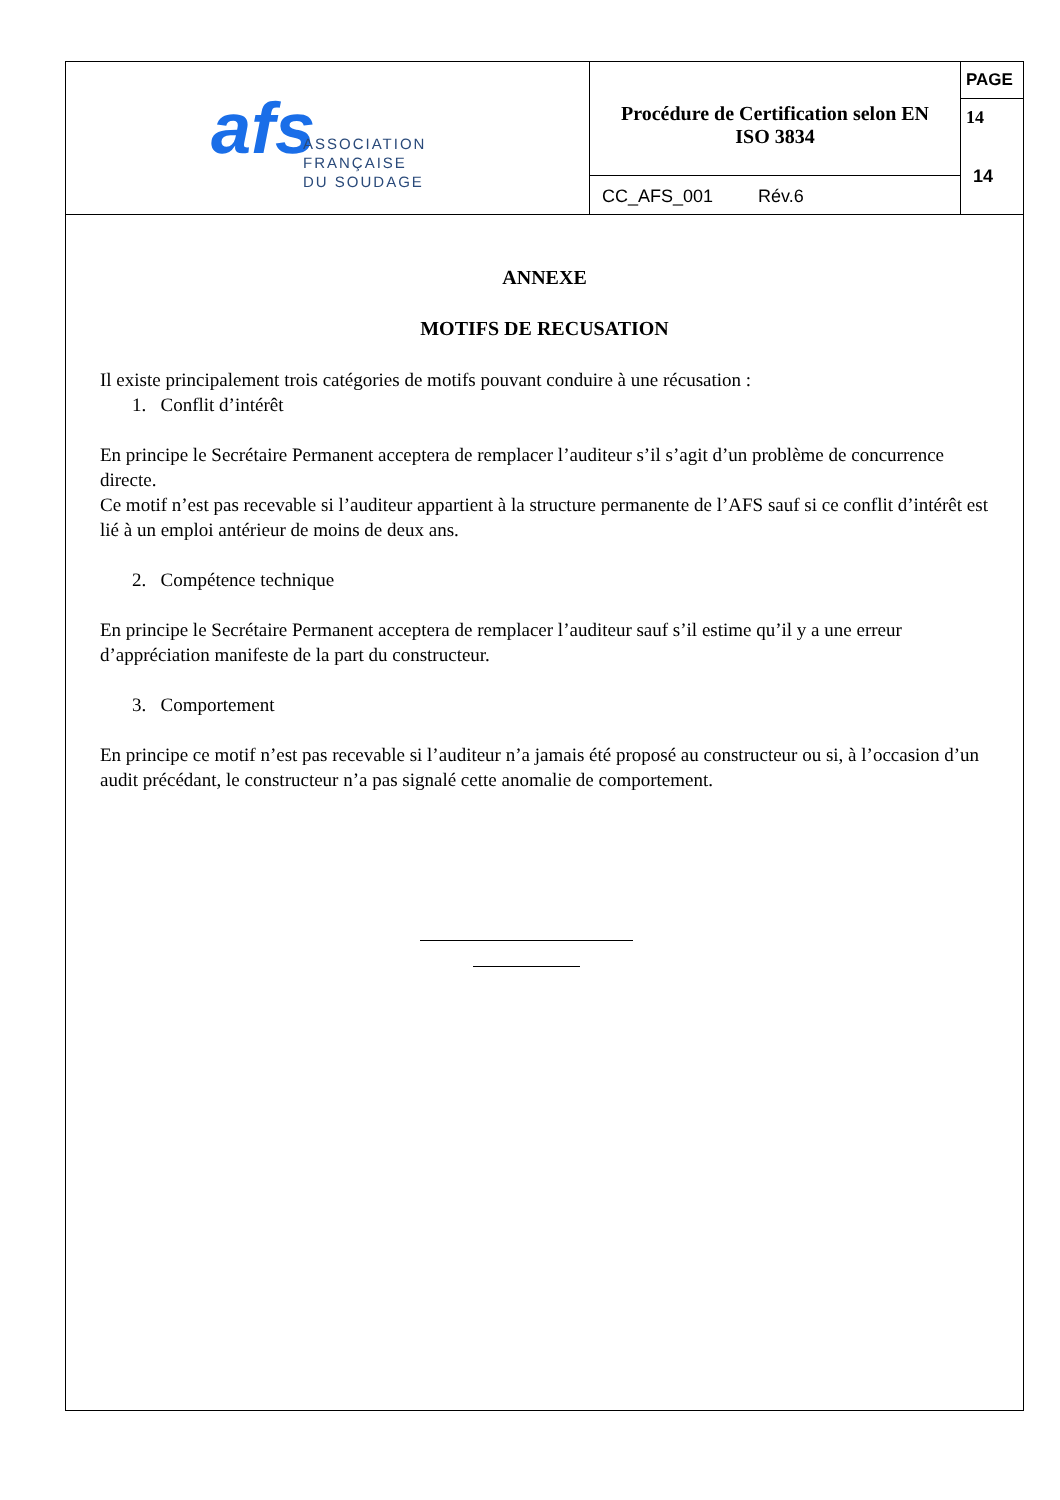| afs ASSOCIATION FRANÇAISE DU SOUDAGE | Procédure de Certification selon EN ISO 3834 | PAGE 14 14 |
| | CC_AFS_001 Rév.6 | |
ANNEXE
MOTIFS DE RECUSATION
Il existe principalement trois catégories de motifs pouvant conduire à une récusation :
1. Conflit d’intérêt
En principe le Secrétaire Permanent acceptera de remplacer l’auditeur s’il s’agit d’un problème de concurrence directe.
Ce motif n’est pas recevable si l’auditeur appartient à la structure permanente de l’AFS sauf si ce conflit d’intérêt est lié à un emploi antérieur de moins de deux ans.
2. Compétence technique
En principe le Secrétaire Permanent acceptera de remplacer l’auditeur sauf s’il estime qu’il y a une erreur d’appréciation manifeste de la part du constructeur.
3. Comportement
En principe ce motif n’est pas recevable si l’auditeur n’a jamais été proposé au constructeur ou si, à l’occasion d’un audit précédant, le constructeur n’a pas signalé cette anomalie de comportement.